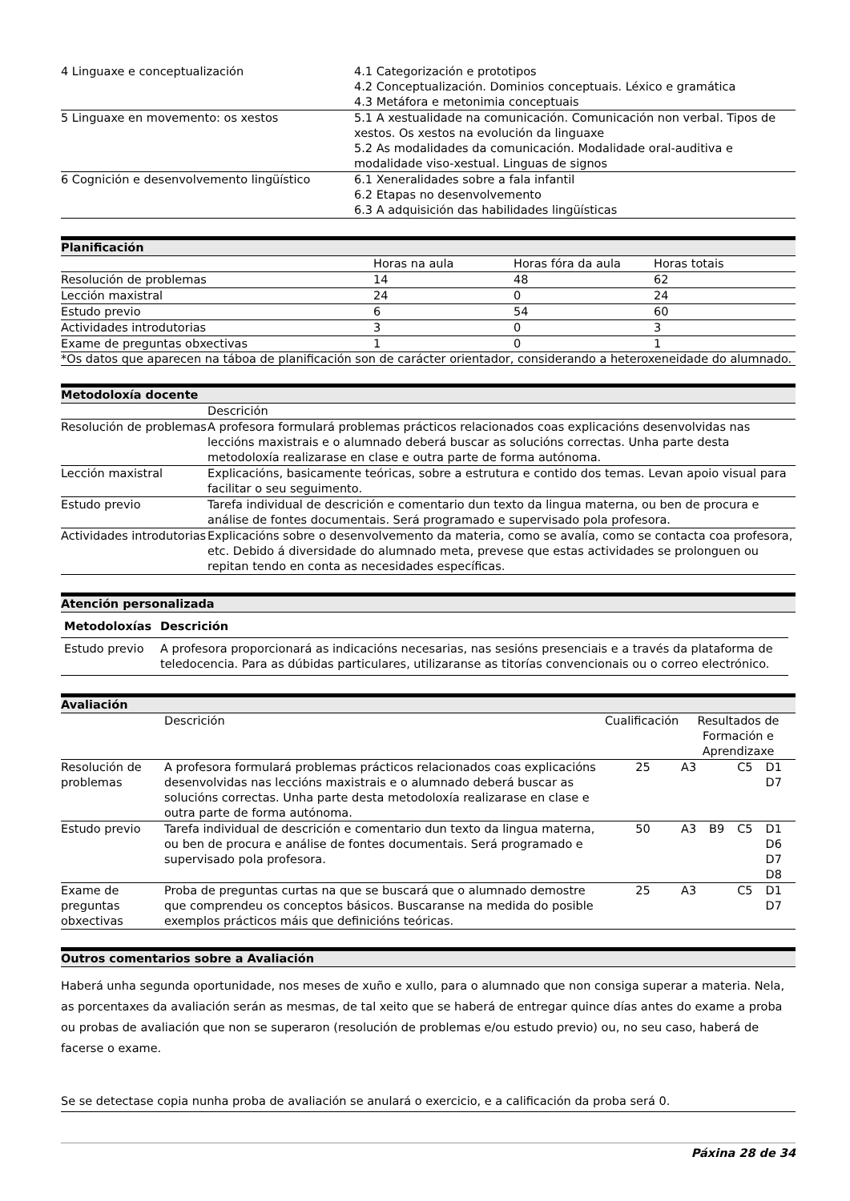| 4 Linguaxe e conceptualización | 4.1 Categorización e prototipos 4.2 Conceptualización. Dominios conceptuais. Léxico e gramática 4.3 Metáfora e metonimia conceptuais |
| 5 Linguaxe en movemento: os xestos | 5.1 A xestualidade na comunicación. Comunicación non verbal. Tipos de xestos. Os xestos na evolución da linguaxe 5.2 As modalidades da comunicación. Modalidade oral-auditiva e modalidade viso-xestual. Linguas de signos |
| 6 Cognición e desenvolvemento lingüístico | 6.1 Xeneralidades sobre a fala infantil 6.2 Etapas no desenvolvemento 6.3 A adquisición das habilidades lingüísticas |
Planificación
| | Horas na aula | Horas fóra da aula | Horas totais |
| Resolución de problemas | 14 | 48 | 62 |
| Lección maxistral | 24 | 0 | 24 |
| Estudo previo | 6 | 54 | 60 |
| Actividades introdutorias | 3 | 0 | 3 |
| Exame de preguntas obxectivas | 1 | 0 | 1 |
*Os datos que aparecen na táboa de planificación son de carácter orientador, considerando a heteroxeneidade do alumnado.
Metodoloxía docente
| | Descrición |
| Resolución de problemas | A profesora formulará problemas prácticos relacionados coas explicacións desenvolvidas nas leccións maxistrais e o alumnado deberá buscar as solucións correctas. Unha parte desta metodoloxía realizarase en clase e outra parte de forma autónoma. |
| Lección maxistral | Explicacións, basicamente teóricas, sobre a estrutura e contido dos temas. Levan apoio visual para facilitar o seu seguimento. |
| Estudo previo | Tarefa individual de descrición e comentario dun texto da lingua materna, ou ben de procura e análise de fontes documentais. Será programado e supervisado pola profesora. |
| Actividades introdutorias | Explicacións sobre o desenvolvemento da materia, como se avalía, como se contacta coa profesora, etc. Debido á diversidade do alumnado meta, prevese que estas actividades se prolonguen ou repitan tendo en conta as necesidades específicas. |
Atención personalizada
| Metodoloxías | Descrición |
| --- | --- |
| Estudo previo | A profesora proporcionará as indicacións necesarias, nas sesións presenciais e a través da plataforma de teledocencia. Para as dúbidas particulares, utilizaranse as titorías convencionais ou o correo electrónico. |
Avaliación
| | Descrición | Cualificación | Resultados de Formación e Aprendizaxe | | | |
| Resolución de problemas | A profesora formulará problemas prácticos relacionados coas explicacións desenvolvidas nas leccións maxistrais e o alumnado deberá buscar as solucións correctas. Unha parte desta metodoloxía realizarase en clase e outra parte de forma autónoma. | 25 | A3 | | C5 | D1 D7 |
| Estudo previo | Tarefa individual de descrición e comentario dun texto da lingua materna, ou ben de procura e análise de fontes documentais. Será programado e supervisado pola profesora. | 50 | A3 | B9 | C5 | D1 D6 D7 D8 |
| Exame de preguntas obxectivas | Proba de preguntas curtas na que se buscará que o alumnado demostre que comprendeu os conceptos básicos. Buscaranse na medida do posible exemplos prácticos máis que definicións teóricas. | 25 | A3 | | C5 | D1 D7 |
Outros comentarios sobre a Avaliación
Haberá unha segunda oportunidade, nos meses de xuño e xullo, para o alumnado que non consiga superar a materia. Nela, as porcentaxes da avaliación serán as mesmas, de tal xeito que se haberá de entregar quince días antes do exame a proba ou probas de avaliación que non se superaron (resolución de problemas e/ou estudo previo) ou, no seu caso, haberá de facerse o exame.
Se se detectase copia nunha proba de avaliación se anulará o exercicio, e a calificación da proba será 0.
Páxina 28 de 34